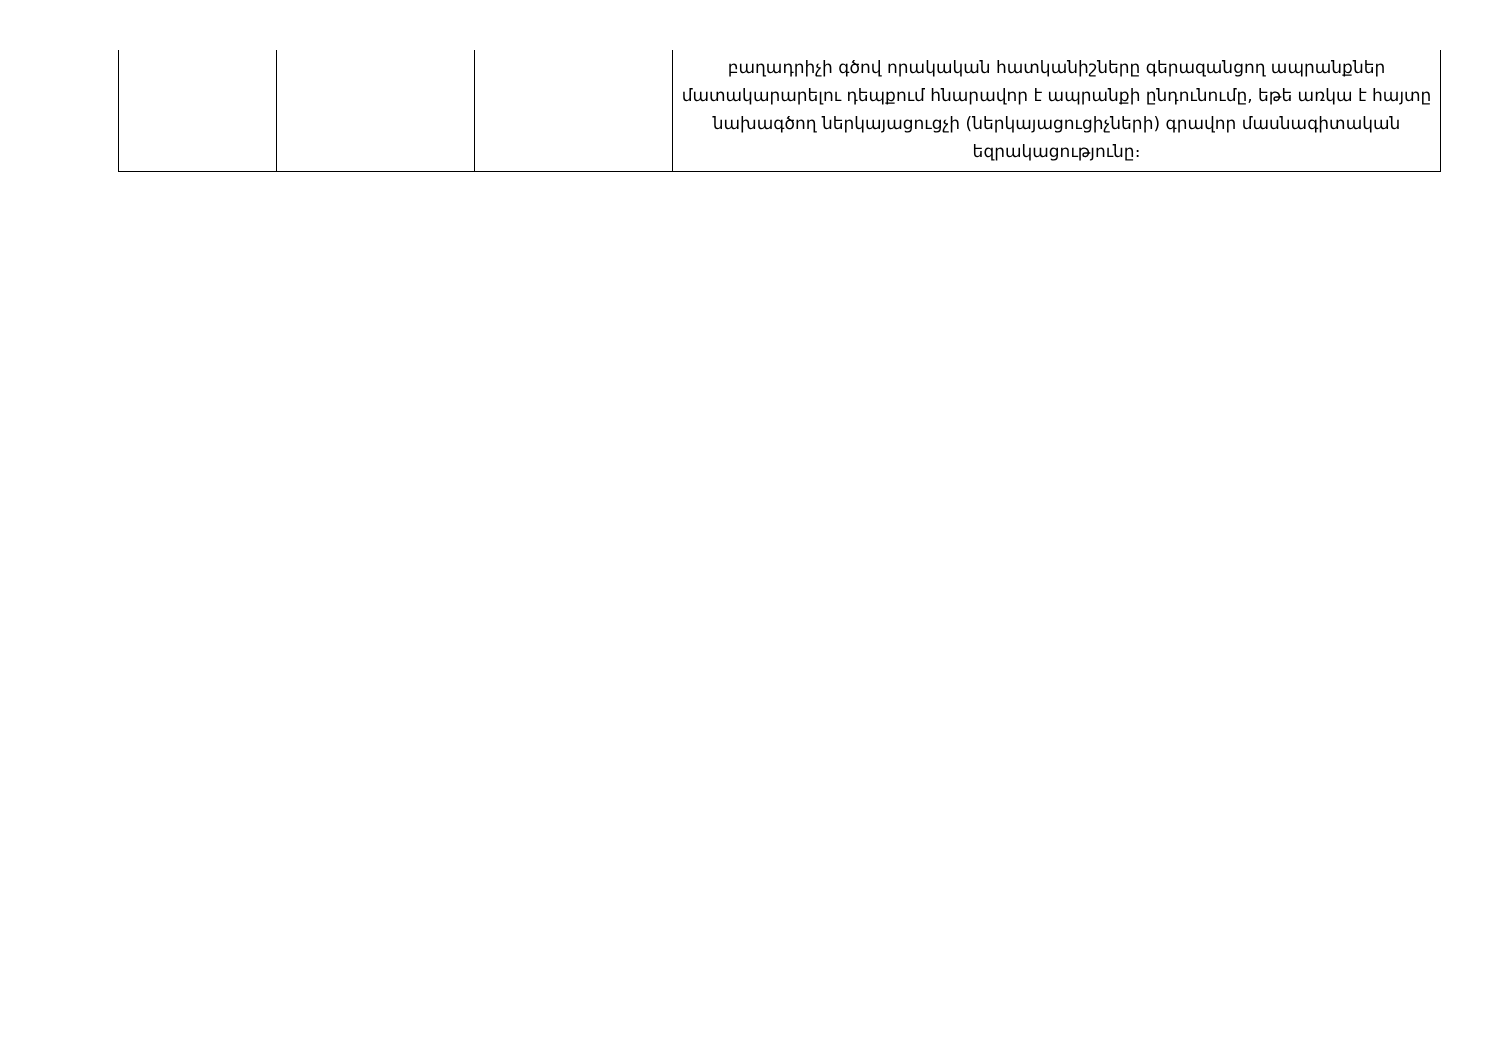| | | | բաղադրիչի գծով որակական հատկանիշները գերազանցող ապրանքներ մատակարարելու դեպքում հնարավոր է ապրանքի ընդունումը, եթե առկա է հայտը նախագծող ներկայացուցչի (ներկայացուցիչների) գրավոր մասնագիտական եզրակացությունը։ |